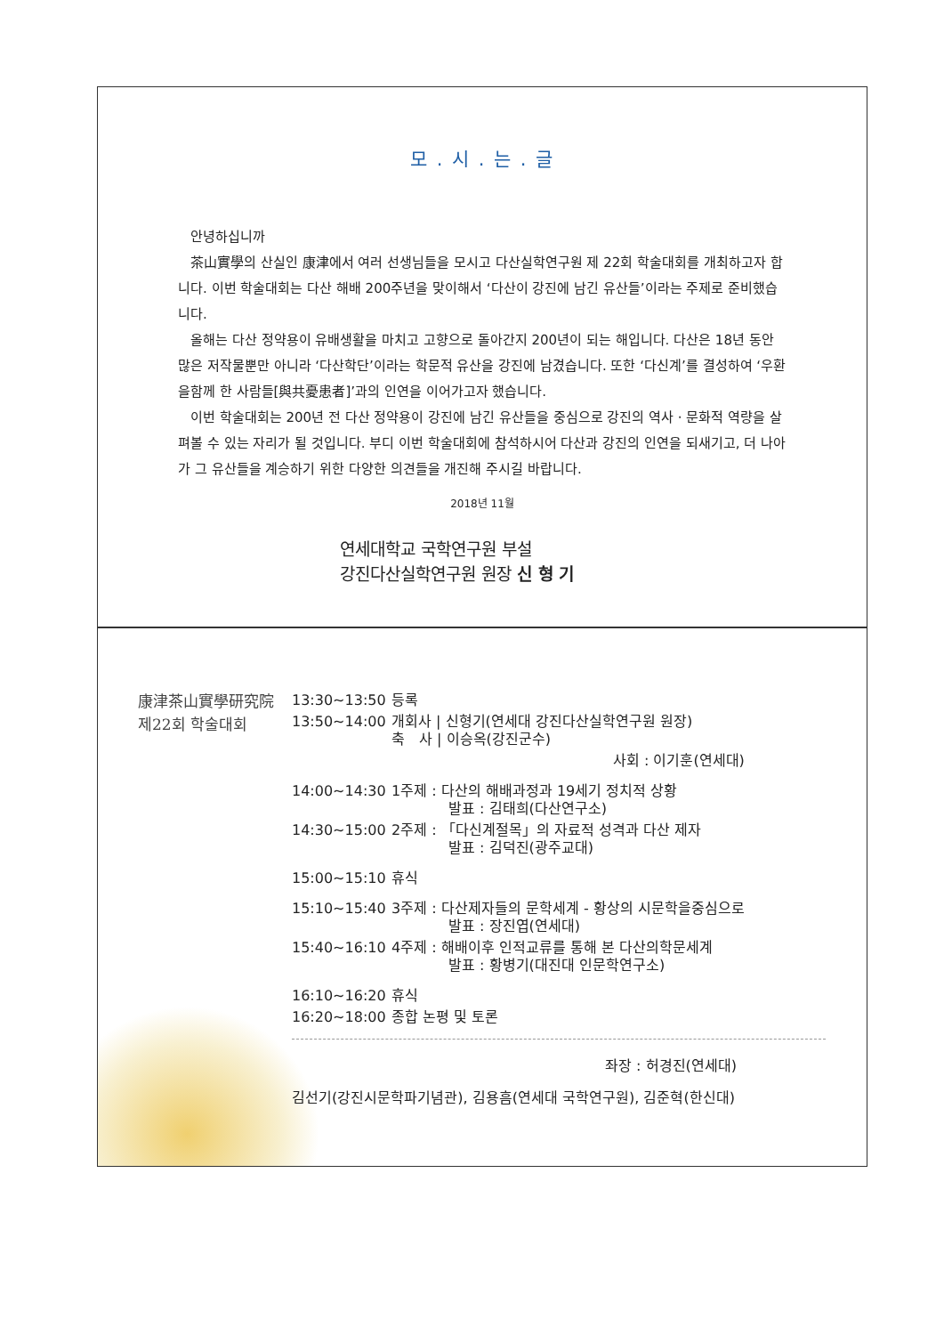모 . 시 . 는 . 글
안녕하십니까
茶山實學의 산실인 康津에서 여러 선생님들을 모시고 다산실학연구원 제 22회 학술대회를 개최하고자 합니다. 이번 학술대회는 다산 해배 200주년을 맞이해서 ‘다산이 강진에 남긴 유산들’이라는 주제로 준비했습니다.
올해는 다산 정약용이 유배생활을 마치고 고향으로 돌아간지 200년이 되는 해입니다. 다산은 18년 동안 많은 저작물뿐만 아니라 ‘다산학단’이라는 학문적 유산을 강진에 남겼습니다. 또한 ‘다신계’를 결성하여 ‘우환을함께 한 사람들[與共憂患者]’과의 인연을 이어가고자 했습니다.
이번 학술대회는 200년 전 다산 정약용이 강진에 남긴 유산들을 중심으로 강진의 역사 · 문화적 역량을 살펴볼 수 있는 자리가 될 것입니다. 부디 이번 학술대회에 참석하시어 다산과 강진의 인연을 되새기고, 더 나아가 그 유산들을 계승하기 위한 다양한 의견들을 개진해 주시길 바랍니다.
2018년 11월
연세대학교 국학연구원 부설
강진다산실학연구원 원장 신 형 기
康津茶山實學研究院
제22회 학술대회
| 13:30~13:50 | 등록 |
| 13:50~14:00 | 개회사 / 신형기(연세대 강진다산실학연구원 원장) 축 사 / 이승옥(강진군수) |
| | 사회 : 이기훈(연세대) |
| 14:00~14:30 | 1주제 : 다산의 해배과정과 19세기 정치적 상황 발표 : 김태희(다산연구소) |
| 14:30~15:00 | 2주제 : 「다신계절목」의 자료적 성격과 다산 제자 발표 : 김덕진(광주교대) |
| 15:00~15:10 | 휴식 |
| 15:10~15:40 | 3주제 : 다산제자들의 문학세계 - 황상의 시문학을중심으로 발표 : 장진엽(연세대) |
| 15:40~16:10 | 4주제 : 해배이후 인적교류를 통해 본 다산의학문세계 발표 : 황병기(대진대 인문학연구소) |
| 16:10~16:20 | 휴식 |
| 16:20~18:00 | 종합 논평 및 토론 |
좌장 : 허경진(연세대)
김선기(강진시문학파기념관), 김용흠(연세대 국학연구원), 김준혁(한신대)